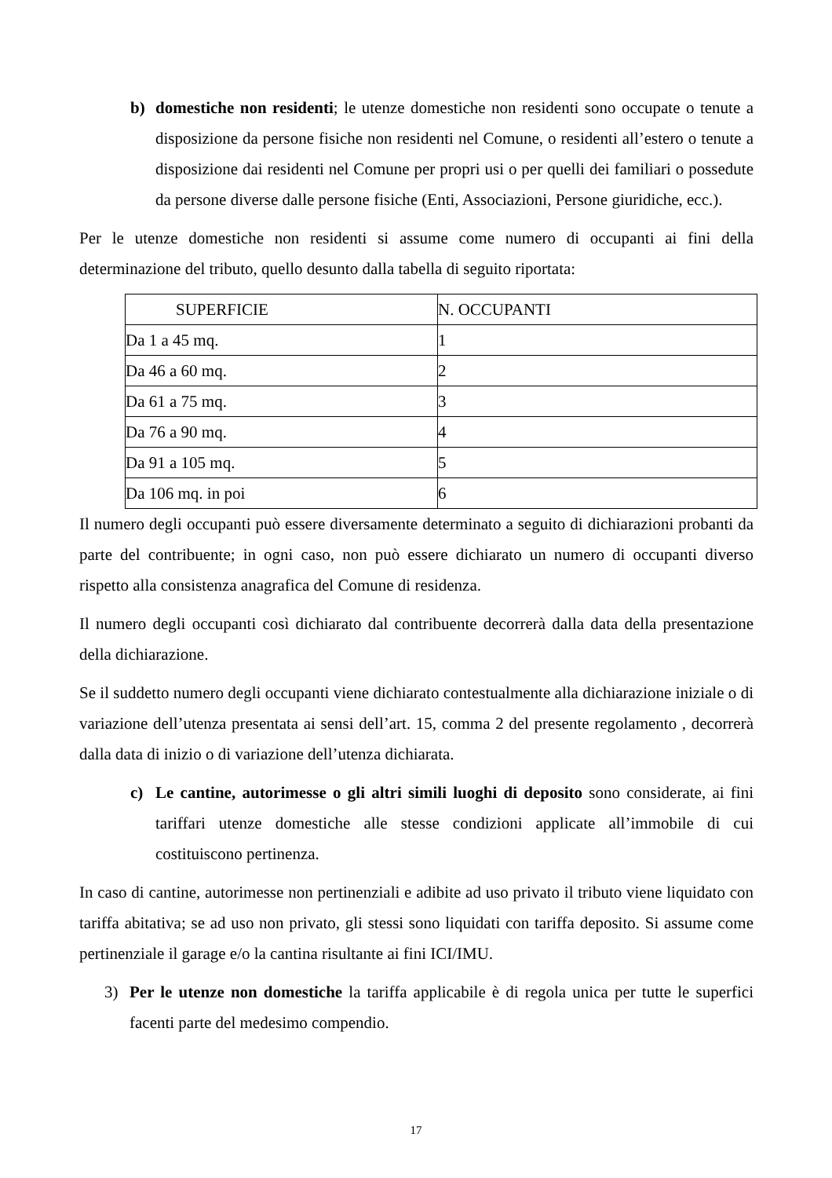b) domestiche non residenti; le utenze domestiche non residenti sono occupate o tenute a disposizione da persone fisiche non residenti nel Comune, o residenti all’estero o tenute a disposizione dai residenti nel Comune per propri usi o per quelli dei familiari o possedute da persone diverse dalle persone fisiche (Enti, Associazioni, Persone giuridiche, ecc.).
Per le utenze domestiche non residenti si assume come numero di occupanti ai fini della determinazione del tributo, quello desunto dalla tabella di seguito riportata:
| SUPERFICIE | N. OCCUPANTI |
| Da 1 a 45 mq. | 1 |
| Da 46 a 60 mq. | 2 |
| Da 61 a 75 mq. | 3 |
| Da 76 a 90 mq. | 4 |
| Da 91 a 105 mq. | 5 |
| Da 106 mq. in poi | 6 |
Il numero degli occupanti può essere diversamente determinato a seguito di dichiarazioni probanti da parte del contribuente; in ogni caso, non può essere dichiarato un numero di occupanti diverso rispetto alla consistenza anagrafica del Comune di residenza.
Il numero degli occupanti così dichiarato dal contribuente decorrerà dalla data della presentazione della dichiarazione.
Se il suddetto numero degli occupanti viene dichiarato contestualmente alla dichiarazione iniziale o di variazione dell’utenza presentata ai sensi dell’art. 15, comma 2 del presente regolamento , decorrerà dalla data di inizio o di variazione dell’utenza dichiarata.
c) Le cantine, autorimesse o gli altri simili luoghi di deposito sono considerate, ai fini tariffari utenze domestiche alle stesse condizioni applicate all’immobile di cui costituiscono pertinenza.
In caso di cantine, autorimesse non pertinenziali e adibite ad uso privato il tributo viene liquidato con tariffa abitativa; se ad uso non privato, gli stessi sono liquidati con tariffa deposito. Si assume come pertinenziale il garage e/o la cantina risultante ai fini ICI/IMU.
3) Per le utenze non domestiche la tariffa applicabile è di regola unica per tutte le superfici facenti parte del medesimo compendio.
17